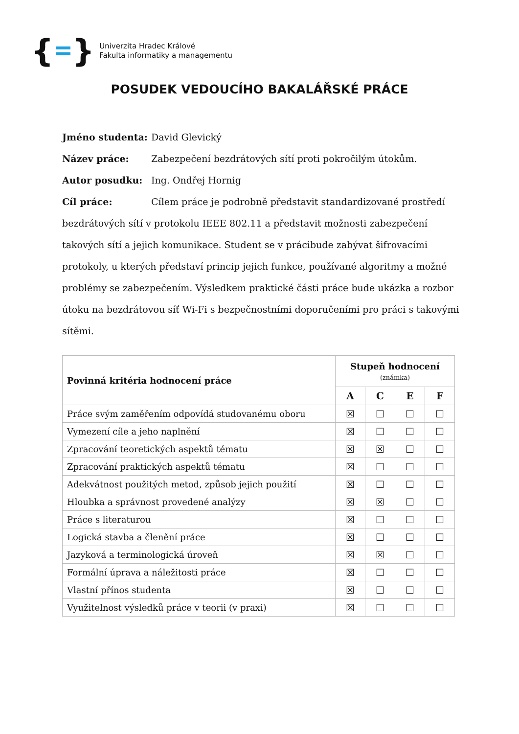{ }
Univerzita Hradec Králové
Fakulta informatiky a managementu
POSUDEK VEDOUCÍHO BAKALÁŘSKÉ PRÁCE
Jméno studenta: David Glevický
Název práce: Zabezpečení bezdrátových sítí proti pokročilým útokům.
Autor posudku: Ing. Ondřej Hornig
Cíl práce: Cílem práce je podrobně představit standardizované prostředí bezdrátových sítí v protokolu IEEE 802.11 a představit možnosti zabezpečení takových sítí a jejich komunikace. Student se v prácibude zabývat šifrovacími protokoly, u kterých představí princip jejich funkce, používané algoritmy a možné problémy se zabezpečením. Výsledkem praktické části práce bude ukázka a rozbor útoku na bezdrátovou síť Wi-Fi s bezpečnostními doporučeními pro práci s takovými sítěmi.
| Povinná kritéria hodnocení práce | Stupeň hodnocení (známka) | | | |
| --- | --- | --- | --- | --- |
| | A | C | E | F |
| Práce svým zaměřením odpovídá studovanému oboru | ☒ | ☐ | ☐ | ☐ |
| Vymezení cíle a jeho naplnění | ☒ | ☐ | ☐ | ☐ |
| Zpracování teoretických aspektů tématu | ☒ | ☒ | ☐ | ☐ |
| Zpracování praktických aspektů tématu | ☒ | ☐ | ☐ | ☐ |
| Adekvátnost použitých metod, způsob jejich použití | ☒ | ☐ | ☐ | ☐ |
| Hloubka a správnost provedené analýzy | ☒ | ☒ | ☐ | ☐ |
| Práce s literaturou | ☒ | ☐ | ☐ | ☐ |
| Logická stavba a členění práce | ☒ | ☐ | ☐ | ☐ |
| Jazyková a terminologická úroveň | ☒ | ☒ | ☐ | ☐ |
| Formální úprava a náležitosti práce | ☒ | ☐ | ☐ | ☐ |
| Vlastní přínos studenta | ☒ | ☐ | ☐ | ☐ |
| Využitelnost výsledků práce v teorii (v praxi) | ☒ | ☐ | ☐ | ☐ |